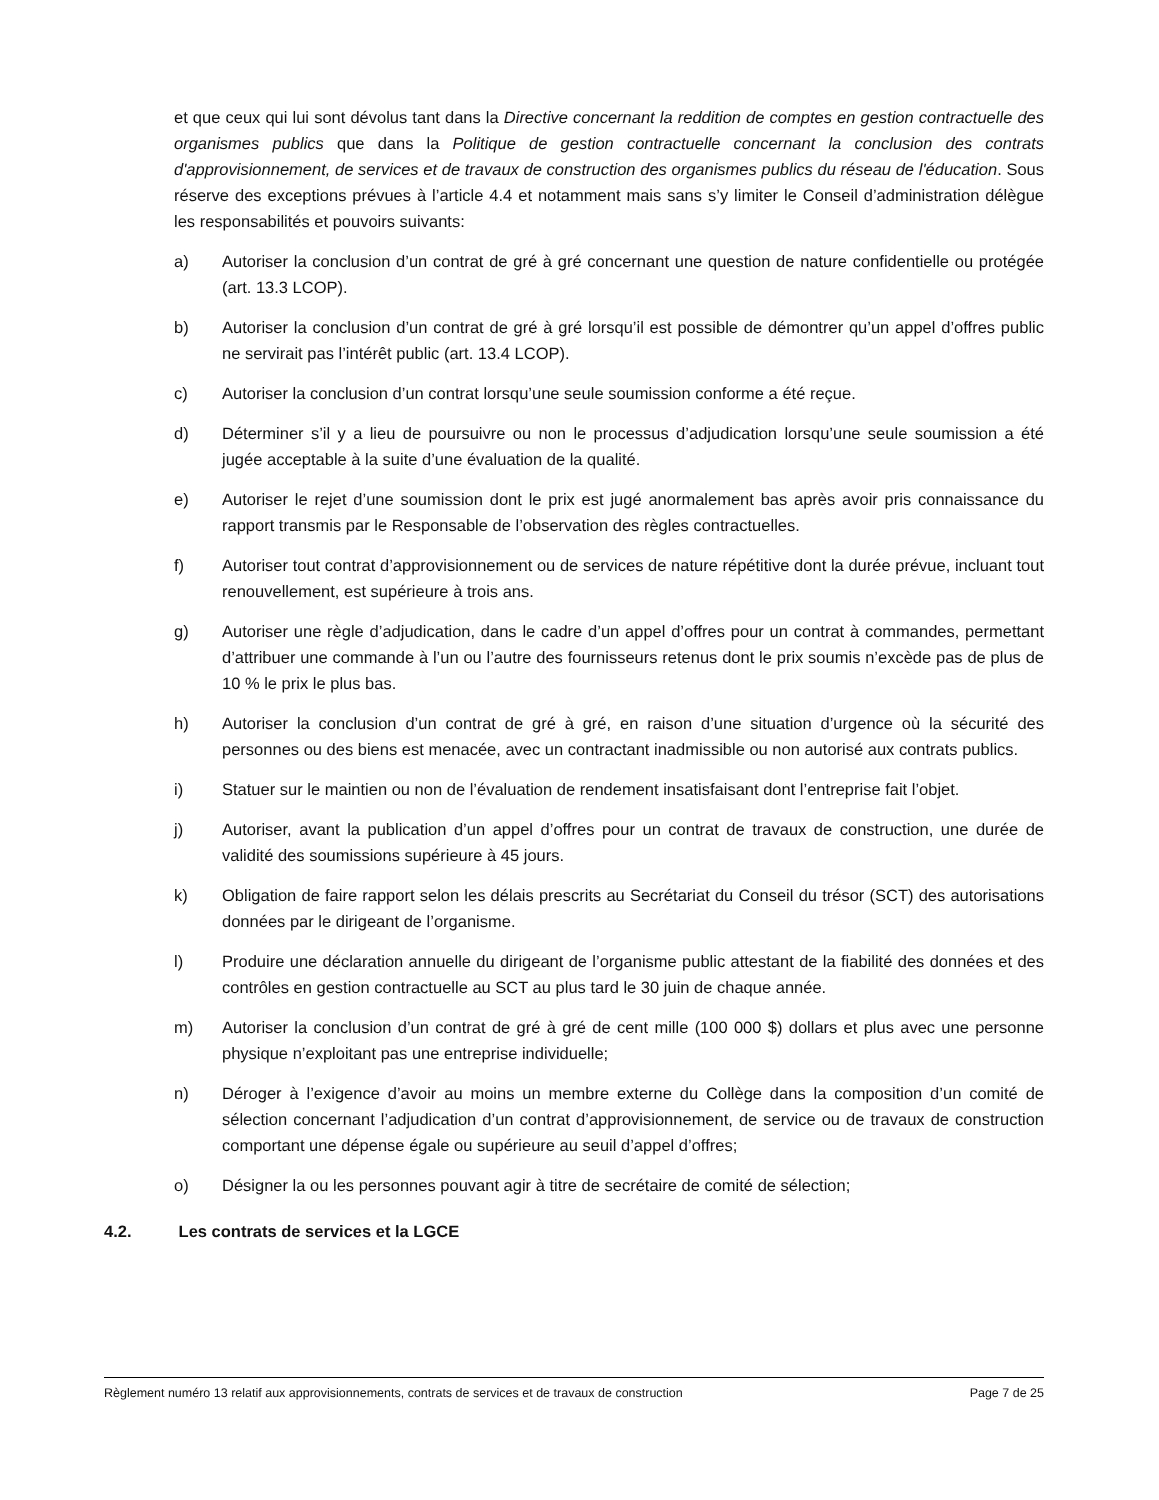et que ceux qui lui sont dévolus tant dans la Directive concernant la reddition de comptes en gestion contractuelle des organismes publics que dans la Politique de gestion contractuelle concernant la conclusion des contrats d'approvisionnement, de services et de travaux de construction des organismes publics du réseau de l'éducation. Sous réserve des exceptions prévues à l’article 4.4 et notamment mais sans s’y limiter le Conseil d’administration délègue les responsabilités et pouvoirs suivants:
a) Autoriser la conclusion d’un contrat de gré à gré concernant une question de nature confidentielle ou protégée (art. 13.3 LCOP).
b) Autoriser la conclusion d’un contrat de gré à gré lorsqu’il est possible de démontrer qu’un appel d’offres public ne servirait pas l’intérêt public (art. 13.4 LCOP).
c) Autoriser la conclusion d’un contrat lorsqu’une seule soumission conforme a été reçue.
d) Déterminer s’il y a lieu de poursuivre ou non le processus d’adjudication lorsqu’une seule soumission a été jugée acceptable à la suite d’une évaluation de la qualité.
e) Autoriser le rejet d’une soumission dont le prix est jugé anormalement bas après avoir pris connaissance du rapport transmis par le Responsable de l’observation des règles contractuelles.
f) Autoriser tout contrat d’approvisionnement ou de services de nature répétitive dont la durée prévue, incluant tout renouvellement, est supérieure à trois ans.
g) Autoriser une règle d’adjudication, dans le cadre d’un appel d’offres pour un contrat à commandes, permettant d’attribuer une commande à l’un ou l’autre des fournisseurs retenus dont le prix soumis n’excède pas de plus de 10 % le prix le plus bas.
h) Autoriser la conclusion d’un contrat de gré à gré, en raison d’une situation d’urgence où la sécurité des personnes ou des biens est menacée, avec un contractant inadmissible ou non autorisé aux contrats publics.
i) Statuer sur le maintien ou non de l’évaluation de rendement insatisfaisant dont l’entreprise fait l’objet.
j) Autoriser, avant la publication d’un appel d’offres pour un contrat de travaux de construction, une durée de validité des soumissions supérieure à 45 jours.
k) Obligation de faire rapport selon les délais prescrits au Secrétariat du Conseil du trésor (SCT) des autorisations données par le dirigeant de l’organisme.
l) Produire une déclaration annuelle du dirigeant de l’organisme public attestant de la fiabilité des données et des contrôles en gestion contractuelle au SCT au plus tard le 30 juin de chaque année.
m) Autoriser la conclusion d’un contrat de gré à gré de cent mille (100 000 $) dollars et plus avec une personne physique n’exploitant pas une entreprise individuelle;
n) Déroger à l’exigence d’avoir au moins un membre externe du Collège dans la composition d’un comité de sélection concernant l’adjudication d’un contrat d’approvisionnement, de service ou de travaux de construction comportant une dépense égale ou supérieure au seuil d’appel d’offres;
o) Désigner la ou les personnes pouvant agir à titre de secrétaire de comité de sélection;
4.2. Les contrats de services et la LGCE
Règlement numéro 13 relatif aux approvisionnements, contrats de services et de travaux de construction Page 7 de 25